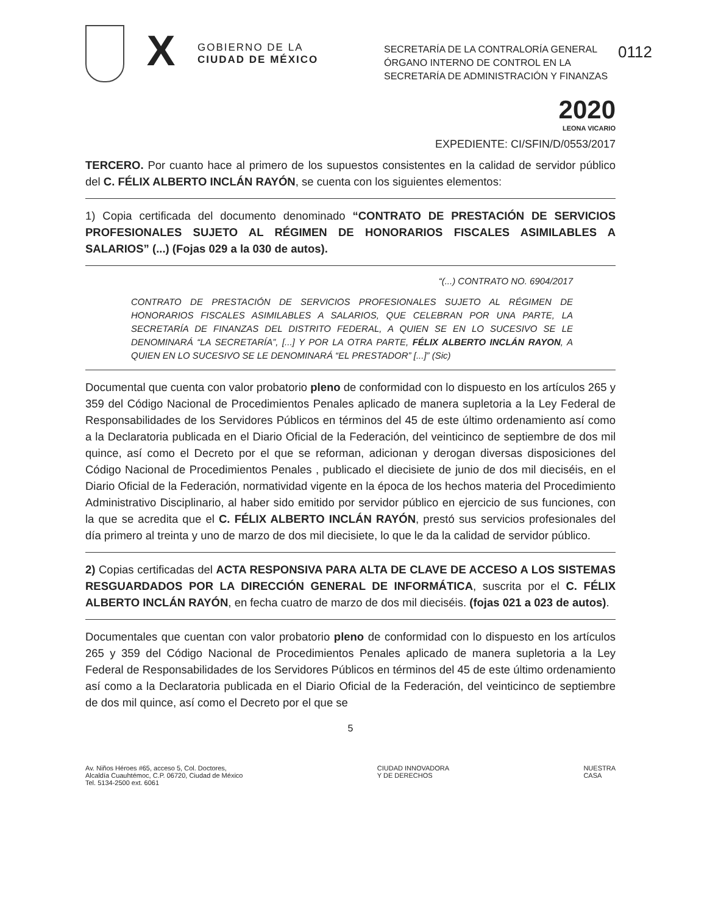0112
X
GOBIERNO DE LA
CIUDAD DE MÉXICO
SECRETARÍA DE LA CONTRALORÍA GENERAL
ÓRGANO INTERNO DE CONTROL EN LA SECRETARÍA DE ADMINISTRACIÓN Y FINANZAS
2020
LEONA VICARIO
EXPEDIENTE: CI/SFIN/D/0553/2017
TERCERO. Por cuanto hace al primero de los supuestos consistentes en la calidad de servidor público del C. FÉLIX ALBERTO INCLÁN RAYÓN, se cuenta con los siguientes elementos:
1) Copia certificada del documento denominado “CONTRATO DE PRESTACIÓN DE SERVICIOS PROFESIONALES SUJETO AL RÉGIMEN DE HONORARIOS FISCALES ASIMILABLES A SALARIOS” (...) (Fojas 029 a la 030 de autos).
“(...) CONTRATO NO. 6904/2017
CONTRATO DE PRESTACIÓN DE SERVICIOS PROFESIONALES SUJETO AL RÉGIMEN DE HONORARIOS FISCALES ASIMILABLES A SALARIOS, QUE CELEBRAN POR UNA PARTE, LA SECRETARÍA DE FINANZAS DEL DISTRITO FEDERAL, A QUIEN SE EN LO SUCESIVO SE LE DENOMINARÁ “LA SECRETARÍA”, [...] Y POR LA OTRA PARTE, FÉLIX ALBERTO INCLÁN RAYON, A QUIEN EN LO SUCESIVO SE LE DENOMINARÁ “EL PRESTADOR” [...]” (Sic)
Documental que cuenta con valor probatorio pleno de conformidad con lo dispuesto en los artículos 265 y 359 del Código Nacional de Procedimientos Penales aplicado de manera supletoria a la Ley Federal de Responsabilidades de los Servidores Públicos en términos del 45 de este último ordenamiento así como a la Declaratoria publicada en el Diario Oficial de la Federación, del veinticinco de septiembre de dos mil quince, así como el Decreto por el que se reforman, adicionan y derogan diversas disposiciones del Código Nacional de Procedimientos Penales , publicado el diecisiete de junio de dos mil dieciséis, en el Diario Oficial de la Federación, normatividad vigente en la época de los hechos materia del Procedimiento Administrativo Disciplinario, al haber sido emitido por servidor público en ejercicio de sus funciones, con la que se acredita que el C. FÉLIX ALBERTO INCLÁN RAYÓN, prestó sus servicios profesionales del día primero al treinta y uno de marzo de dos mil diecisiete, lo que le da la calidad de servidor público.
2) Copias certificadas del ACTA RESPONSIVA PARA ALTA DE CLAVE DE ACCESO A LOS SISTEMAS RESGUARDADOS POR LA DIRECCIÓN GENERAL DE INFORMÁTICA, suscrita por el C. FÉLIX ALBERTO INCLÁN RAYÓN, en fecha cuatro de marzo de dos mil dieciséis. (fojas 021 a 023 de autos).
Documentales que cuentan con valor probatorio pleno de conformidad con lo dispuesto en los artículos 265 y 359 del Código Nacional de Procedimientos Penales aplicado de manera supletoria a la Ley Federal de Responsabilidades de los Servidores Públicos en términos del 45 de este último ordenamiento así como a la Declaratoria publicada en el Diario Oficial de la Federación, del veinticinco de septiembre de dos mil quince, así como el Decreto por el que se
5
Av. Niños Héroes #65, acceso 5, Col. Doctores,
Alcaldía Cuauhtémoc, C.P. 06720, Ciudad de México
Tel. 5134-2500 ext. 6061
CIUDAD INNOVADORA
Y DE DERECHOS
NUESTRA
CASA